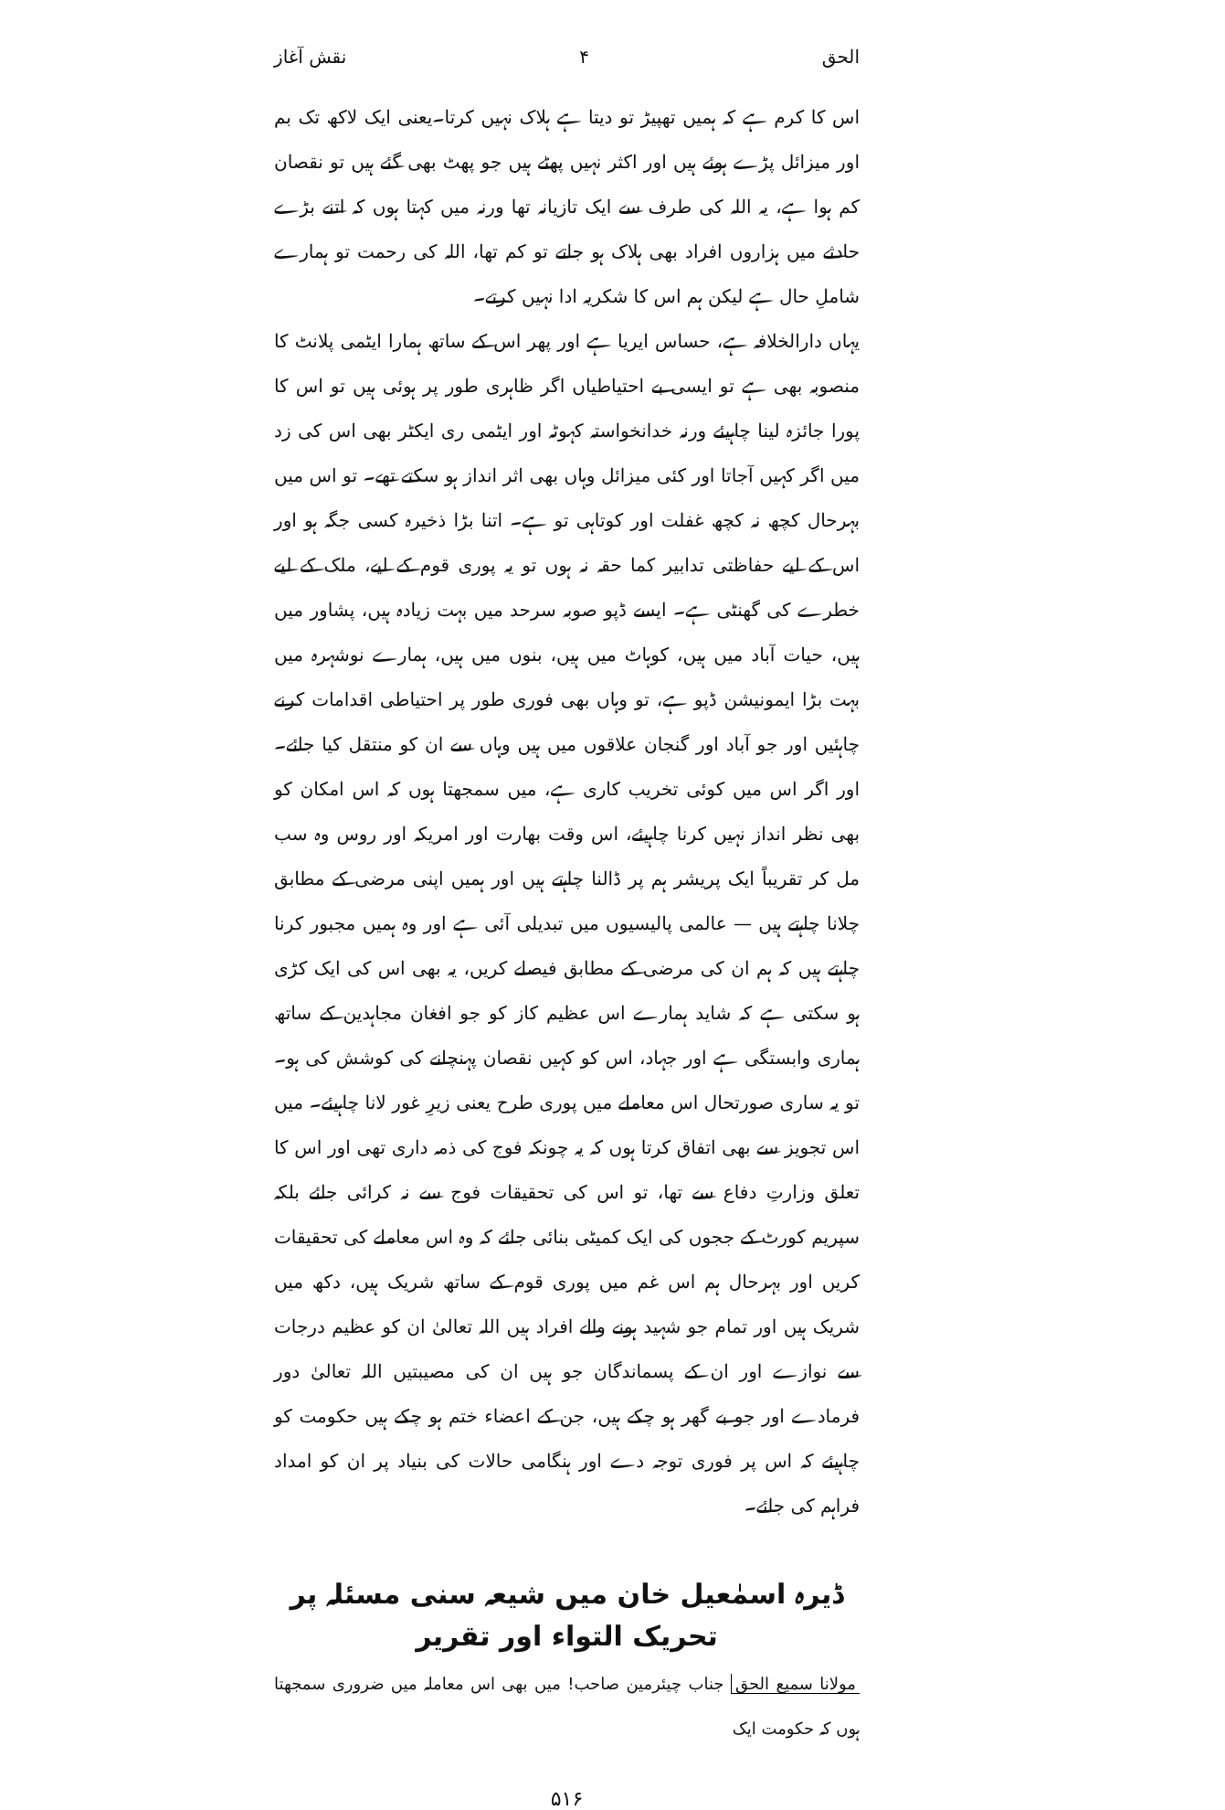الحق ۴ نقش آغاز
اس کا کرم ہے کہ ہمیں تھپیڑ تو دیتا ہے ہلاک نہیں کرتا۔یعنی ایک لاکھ تک بم اور میزائل پڑے ہوئے ہیں اور اکثر نہیں پھٹے ہیں جو پھٹ بھی گئے ہیں تو نقصان کم ہوا ہے، یہ اللہ کی طرف سے ایک تازیانہ تھا ورنہ میں کہتا ہوں کہ اتنے بڑے حادثے میں ہزاروں افراد بھی ہلاک ہو جاتے تو کم تھا، اللہ کی رحمت تو ہمارے شاملِ حال ہے لیکن ہم اس کا شکریہ ادا نہیں کرتے۔
یہاں دارالخلافہ ہے، حساس ایریا ہے اور پھر اس کے ساتھ ہمارا ایٹمی پلانٹ کا منصوبہ بھی ہے تو ایسی بے احتیاطیاں اگر ظاہری طور پر ہوئی ہیں تو اس کا پورا جائزہ لینا چاہیئے ورنہ خدانخواستہ کہوٹہ اور ایٹمی ری ایکٹر بھی اس کی زد میں اگر کہیں آجاتا اور کئی میزائل وہاں بھی اثر انداز ہو سکتے تھے۔ تو اس میں بہرحال کچھ نہ کچھ غفلت اور کوتاہی تو ہے۔ اتنا بڑا ذخیرہ کسی جگہ ہو اور اس کے لیے حفاظتی تدابیر کما حقہ نہ ہوں تو یہ پوری قوم کے لیے، ملک کے لیے خطرے کی گھنٹی ہے۔ ایسے ڈپو صوبہ سرحد میں بہت زیادہ ہیں، پشاور میں ہیں، حیات آباد میں ہیں، کوہاٹ میں ہیں، بنوں میں ہیں، ہمارے نوشہرہ میں بہت بڑا ایمونیشن ڈپو ہے، تو وہاں بھی فوری طور پر احتیاطی اقدامات کرنے چاہئیں اور جو آباد اور گنجان علاقوں میں ہیں وہاں سے ان کو منتقل کیا جائے۔ اور اگر اس میں کوئی تخریب کاری ہے، میں سمجھتا ہوں کہ اس امکان کو بھی نظر انداز نہیں کرنا چاہیئے، اس وقت بھارت اور امریکہ اور روس وہ سب مل کر تقریباً ایک پریشر ہم پر ڈالنا چاہتے ہیں اور ہمیں اپنی مرضی کے مطابق چلانا چاہتے ہیں — عالمی پالیسیوں میں تبدیلی آئی ہے اور وہ ہمیں مجبور کرنا چاہتے ہیں کہ ہم ان کی مرضی کے مطابق فیصلے کریں، یہ بھی اس کی ایک کڑی ہو سکتی ہے کہ شاید ہمارے اس عظیم کاز کو جو افغان مجاہدین کے ساتھ ہماری وابستگی ہے اور جہاد، اس کو کہیں نقصان پہنچانے کی کوشش کی ہو۔ تو یہ ساری صورتحال اس معاملے میں پوری طرح یعنی زیرِ غور لانا چاہیئے۔ میں اس تجویز سے بھی اتفاق کرتا ہوں کہ یہ چونکہ فوج کی ذمہ داری تھی اور اس کا تعلق وزارتِ دفاع سے تھا، تو اس کی تحقیقات فوج سے نہ کرائی جائے بلکہ سپریم کورٹ کے ججوں کی ایک کمیٹی بنائی جائے کہ وہ اس معاملے کی تحقیقات کریں اور بہرحال ہم اس غم میں پوری قوم کے ساتھ شریک ہیں، دکھ میں شریک ہیں اور تمام جو شہید ہونے والے افراد ہیں اللہ تعالیٰ ان کو عظیم درجات سے نوازے اور ان کے پسماندگان جو ہیں ان کی مصیبتیں اللہ تعالیٰ دور فرمادے اور جو بے گھر ہو چکے ہیں، جن کے اعضاء ختم ہو چکے ہیں حکومت کو چاہیئے کہ اس پر فوری توجہ دے اور ہنگامی حالات کی بنیاد پر ان کو امداد فراہم کی جائے۔
ڈیرہ اسمٰعیل خان میں شیعہ سنی مسئلہ پر تحریک التواء اور تقریر
مولانا سمیع الحق جناب چیئرمین صاحب! میں بھی اس معاملہ میں ضروری سمجھتا ہوں کہ حکومت ایک
۵۱۶